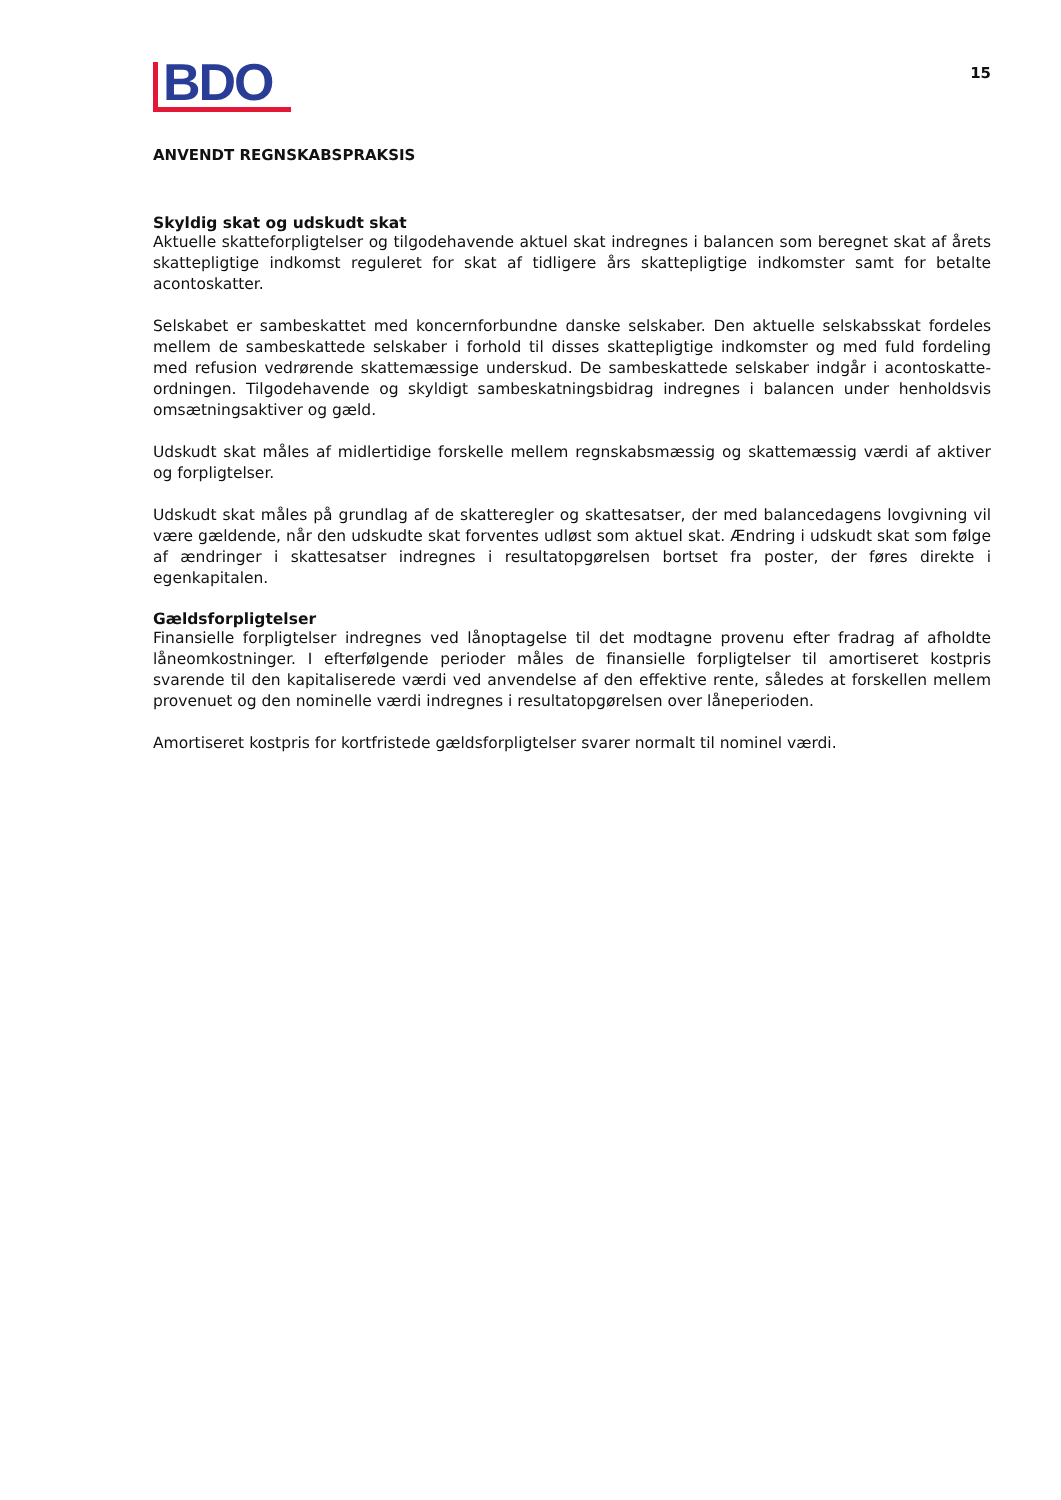BDO
15
ANVENDT REGNSKABSPRAKSIS
Skyldig skat og udskudt skat
Aktuelle skatteforpligtelser og tilgodehavende aktuel skat indregnes i balancen som beregnet skat af årets skattepligtige indkomst reguleret for skat af tidligere års skattepligtige indkomster samt for betalte acontoskatter.
Selskabet er sambeskattet med koncernforbundne danske selskaber. Den aktuelle selskabsskat fordeles mellem de sambeskattede selskaber i forhold til disses skattepligtige indkomster og med fuld fordeling med refusion vedrørende skattemæssige underskud. De sambeskattede selskaber indgår i acontoskatte-ordningen. Tilgodehavende og skyldigt sambeskatningsbidrag indregnes i balancen under henholdsvis omsætningsaktiver og gæld.
Udskudt skat måles af midlertidige forskelle mellem regnskabsmæssig og skattemæssig værdi af aktiver og forpligtelser.
Udskudt skat måles på grundlag af de skatteregler og skattesatser, der med balancedagens lovgivning vil være gældende, når den udskudte skat forventes udløst som aktuel skat. Ændring i udskudt skat som følge af ændringer i skattesatser indregnes i resultatopgørelsen bortset fra poster, der føres direkte i egenkapitalen.
Gældsforpligtelser
Finansielle forpligtelser indregnes ved lånoptagelse til det modtagne provenu efter fradrag af afholdte låneomkostninger. I efterfølgende perioder måles de finansielle forpligtelser til amortiseret kostpris svarende til den kapitaliserede værdi ved anvendelse af den effektive rente, således at forskellen mellem provenuet og den nominelle værdi indregnes i resultatopgørelsen over låneperioden.
Amortiseret kostpris for kortfristede gældsforpligtelser svarer normalt til nominel værdi.